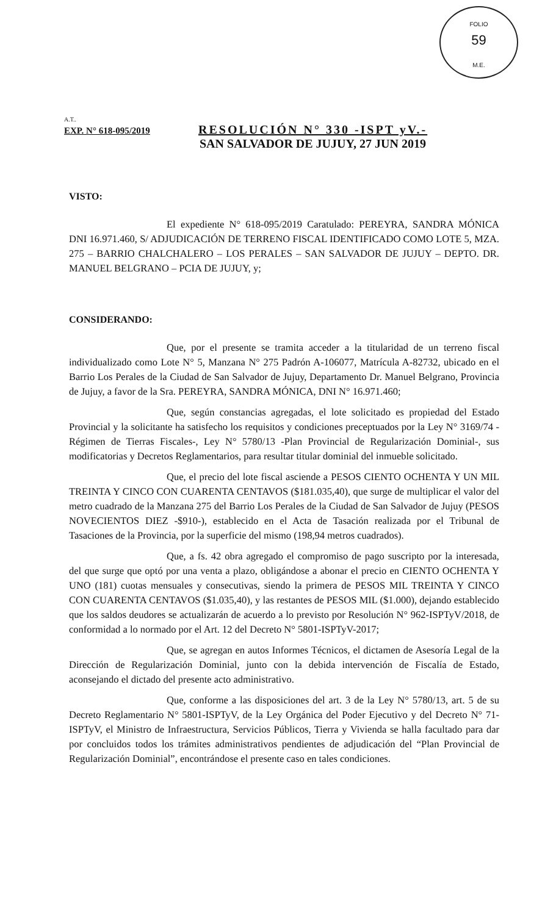FOLIO
59
M.E.
A.T..
EXP. N° 618-095/2019 RESOLUCIÓN N° 330 -ISPT yV.-
SAN SALVADOR DE JUJUY, 27 JUN 2019
VISTO:
El expediente N° 618-095/2019 Caratulado: PEREYRA, SANDRA MÓNICA DNI 16.971.460, S/ ADJUDICACIÓN DE TERRENO FISCAL IDENTIFICADO COMO LOTE 5, MZA. 275 – BARRIO CHALCHALERO – LOS PERALES – SAN SALVADOR DE JUJUY – DEPTO. DR. MANUEL BELGRANO – PCIA DE JUJUY, y;
CONSIDERANDO:
Que, por el presente se tramita acceder a la titularidad de un terreno fiscal individualizado como Lote N° 5, Manzana N° 275 Padrón A-106077, Matrícula A-82732, ubicado en el Barrio Los Perales de la Ciudad de San Salvador de Jujuy, Departamento Dr. Manuel Belgrano, Provincia de Jujuy, a favor de la Sra. PEREYRA, SANDRA MÓNICA, DNI N° 16.971.460;
Que, según constancias agregadas, el lote solicitado es propiedad del Estado Provincial y la solicitante ha satisfecho los requisitos y condiciones preceptuados por la Ley N° 3169/74 -Régimen de Tierras Fiscales-, Ley N° 5780/13 -Plan Provincial de Regularización Dominial-, sus modificatorias y Decretos Reglamentarios, para resultar titular dominial del inmueble solicitado.
Que, el precio del lote fiscal asciende a PESOS CIENTO OCHENTA Y UN MIL TREINTA Y CINCO CON CUARENTA CENTAVOS ($181.035,40), que surge de multiplicar el valor del metro cuadrado de la Manzana 275 del Barrio Los Perales de la Ciudad de San Salvador de Jujuy (PESOS NOVECIENTOS DIEZ -$910-), establecido en el Acta de Tasación realizada por el Tribunal de Tasaciones de la Provincia, por la superficie del mismo (198,94 metros cuadrados).
Que, a fs. 42 obra agregado el compromiso de pago suscripto por la interesada, del que surge que optó por una venta a plazo, obligándose a abonar el precio en CIENTO OCHENTA Y UNO (181) cuotas mensuales y consecutivas, siendo la primera de PESOS MIL TREINTA Y CINCO CON CUARENTA CENTAVOS ($1.035,40), y las restantes de PESOS MIL ($1.000), dejando establecido que los saldos deudores se actualizarán de acuerdo a lo previsto por Resolución N° 962-ISPTyV/2018, de conformidad a lo normado por el Art. 12 del Decreto N° 5801-ISPTyV-2017;
Que, se agregan en autos Informes Técnicos, el dictamen de Asesoría Legal de la Dirección de Regularización Dominial, junto con la debida intervención de Fiscalía de Estado, aconsejando el dictado del presente acto administrativo.
Que, conforme a las disposiciones del art. 3 de la Ley N° 5780/13, art. 5 de su Decreto Reglamentario N° 5801-ISPTyV, de la Ley Orgánica del Poder Ejecutivo y del Decreto N° 71-ISPTyV, el Ministro de Infraestructura, Servicios Públicos, Tierra y Vivienda se halla facultado para dar por concluidos todos los trámites administrativos pendientes de adjudicación del “Plan Provincial de Regularización Dominial”, encontrándose el presente caso en tales condiciones.